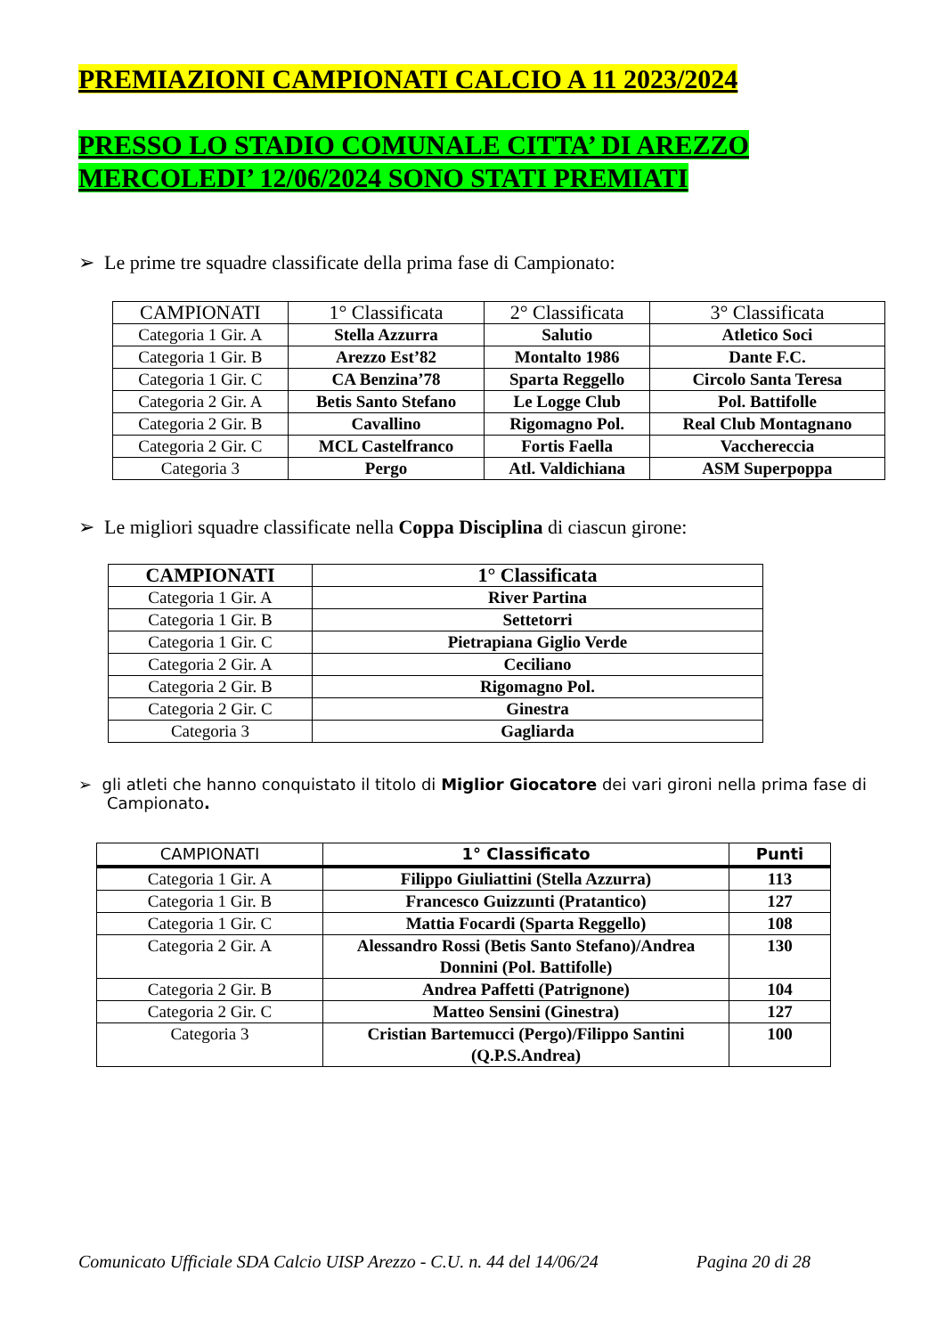PREMIAZIONI CAMPIONATI CALCIO A 11 2023/2024
PRESSO LO STADIO COMUNALE CITTA’ DI AREZZO
MERCOLEDI’ 12/06/2024 SONO STATI PREMIATI
➢ Le prime tre squadre classificate della prima fase di Campionato:
| CAMPIONATI | 1° Classificata | 2° Classificata | 3° Classificata |
| --- | --- | --- | --- |
| Categoria 1 Gir. A | Stella Azzurra | Salutio | Atletico Soci |
| Categoria 1 Gir. B | Arezzo Est’82 | Montalto 1986 | Dante F.C. |
| Categoria 1 Gir. C | CA Benzina’78 | Sparta Reggello | Circolo Santa Teresa |
| Categoria 2 Gir. A | Betis Santo Stefano | Le Logge Club | Pol. Battifolle |
| Categoria 2 Gir. B | Cavallino | Rigomagno Pol. | Real Club Montagnano |
| Categoria 2 Gir. C | MCL Castelfranco | Fortis Faella | Vacchereccia |
| Categoria 3 | Pergo | Atl. Valdichiana | ASM Superpoppa |
➢ Le migliori squadre classificate nella Coppa Disciplina di ciascun girone:
| CAMPIONATI | 1° Classificata |
| --- | --- |
| Categoria 1 Gir. A | River Partina |
| Categoria 1 Gir. B | Settetorri |
| Categoria 1 Gir. C | Pietrapiana Giglio Verde |
| Categoria 2 Gir. A | Ceciliano |
| Categoria 2 Gir. B | Rigomagno Pol. |
| Categoria 2 Gir. C | Ginestra |
| Categoria 3 | Gagliarda |
➢ gli atleti che hanno conquistato il titolo di Miglior Giocatore dei vari gironi nella prima fase di Campionato.
| CAMPIONATI | 1° Classificato | Punti |
| --- | --- | --- |
| Categoria 1 Gir. A | Filippo Giuliattini (Stella Azzurra) | 113 |
| Categoria 1 Gir. B | Francesco Guizzunti (Pratantico) | 127 |
| Categoria 1 Gir. C | Mattia Focardi (Sparta Reggello) | 108 |
| Categoria 2 Gir. A | Alessandro Rossi (Betis Santo Stefano)/Andrea Donnini (Pol. Battifolle) | 130 |
| Categoria 2 Gir. B | Andrea Paffetti (Patrignone) | 104 |
| Categoria 2 Gir. C | Matteo Sensini (Ginestra) | 127 |
| Categoria 3 | Cristian Bartemucci (Pergo)/Filippo Santini (Q.P.S.Andrea) | 100 |
Comunicato Ufficiale SDA Calcio UISP Arezzo - C.U. n. 44 del 14/06/24 Pagina 20 di 28